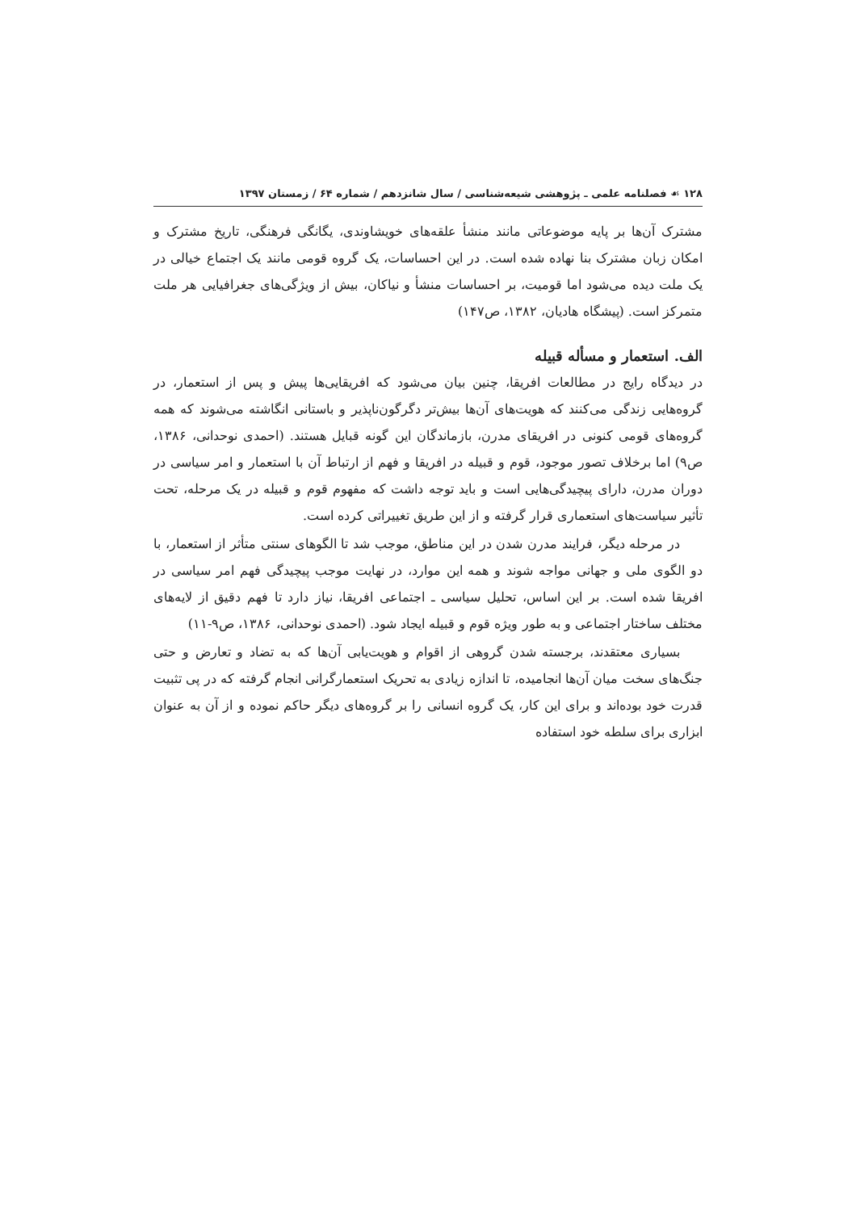۱۲۸ ☙ فصلنامه علمی ـ پژوهشی شیعه‌شناسی / سال شانزدهم / شماره ۶۴ / زمستان ۱۳۹۷
مشترک آن‌ها بر پایه موضوعاتی مانند منشأ علقه‌های خویشاوندی، یگانگی فرهنگی، تاریخ مشترک و امکان زبان مشترک بنا نهاده شده است. در این احساسات، یک گروه قومی مانند یک اجتماع خیالی در یک ملت دیده می‌شود اما قومیت، بر احساسات منشأ و نیاکان، بیش از ویژگی‌های جغرافیایی هر ملت متمرکز است. (پیشگاه هادیان، ۱۳۸۲، ص۱۴۷)
الف. استعمار و مسأله قبیله
در دیدگاه رایج در مطالعات افریقا، چنین بیان می‌شود که افریقایی‌ها پیش و پس از استعمار، در گروه‌هایی زندگی می‌کنند که هویت‌های آن‌ها بیش‌تر دگرگون‌ناپذیر و باستانی انگاشته می‌شوند که همه گروه‌های قومی کنونی در افریقای مدرن، بازماندگان این گونه قبایل هستند. (احمدی نوحدانی، ۱۳۸۶، ص۹) اما برخلاف تصور موجود، قوم و قبیله در افریقا و فهم از ارتباط آن با استعمار و امر سیاسی در دوران مدرن، دارای پیچیدگی‌هایی است و باید توجه داشت که مفهوم قوم و قبیله در یک مرحله، تحت تأثیر سیاست‌های استعماری قرار گرفته و از این طریق تغییراتی کرده است.
در مرحله دیگر، فرایند مدرن شدن در این مناطق، موجب شد تا الگوهای سنتی متأثر از استعمار، با دو الگوی ملی و جهانی مواجه شوند و همه این موارد، در نهایت موجب پیچیدگی فهم امر سیاسی در افریقا شده است. بر این اساس، تحلیل سیاسی ـ اجتماعی افریقا، نیاز دارد تا فهم دقیق از لایه‌های مختلف ساختار اجتماعی و به طور ویژه قوم و قبیله ایجاد شود. (احمدی نوحدانی، ۱۳۸۶، ص۹-۱۱)
بسیاری معتقدند، برجسته شدن گروهی از اقوام و هویت‌یابی آن‌ها که به تضاد و تعارض و حتی جنگ‌های سخت میان آن‌ها انجامیده، تا اندازه زیادی به تحریک استعمارگرانی انجام گرفته که در پی تثبیت قدرت خود بوده‌اند و برای این کار، یک گروه انسانی را بر گروه‌های دیگر حاکم نموده و از آن به عنوان ابزاری برای سلطه خود استفاده